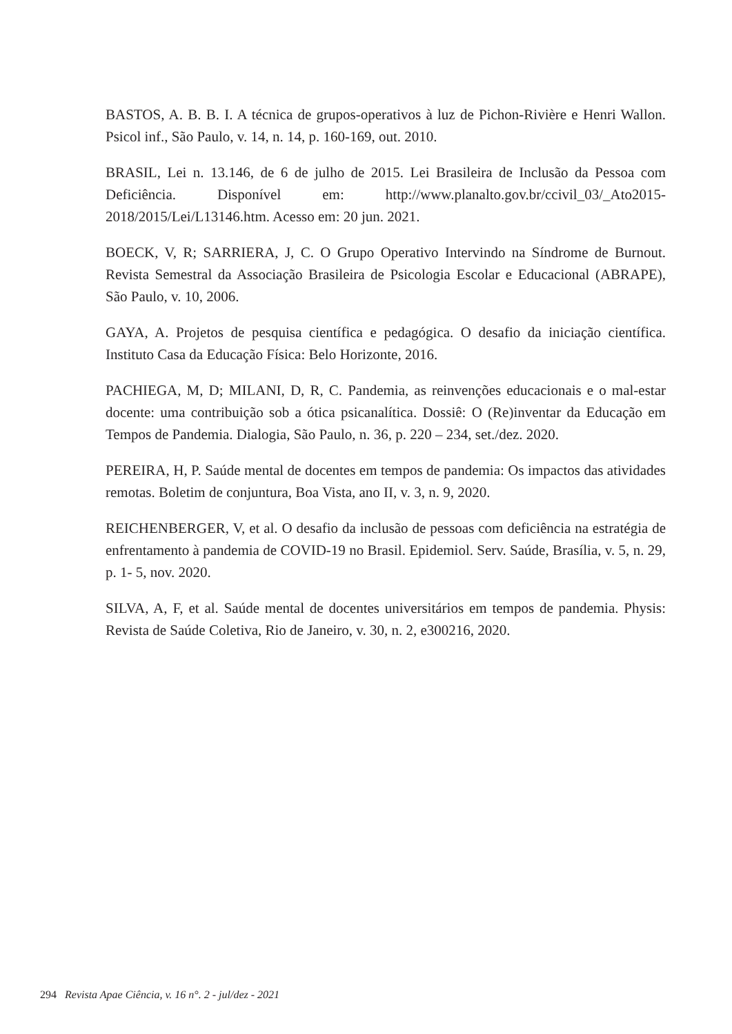BASTOS, A. B. B. I. A técnica de grupos-operativos à luz de Pichon-Rivière e Henri Wallon. Psicol inf., São Paulo, v. 14, n. 14, p. 160-169, out. 2010.
BRASIL, Lei n. 13.146, de 6 de julho de 2015. Lei Brasileira de Inclusão da Pessoa com Deficiência. Disponível em: http://www.planalto.gov.br/ccivil_03/_Ato2015-2018/2015/Lei/L13146.htm. Acesso em: 20 jun. 2021.
BOECK, V, R; SARRIERA, J, C. O Grupo Operativo Intervindo na Síndrome de Burnout. Revista Semestral da Associação Brasileira de Psicologia Escolar e Educacional (ABRAPE), São Paulo, v. 10, 2006.
GAYA, A. Projetos de pesquisa científica e pedagógica. O desafio da iniciação científica. Instituto Casa da Educação Física: Belo Horizonte, 2016.
PACHIEGA, M, D; MILANI, D, R, C. Pandemia, as reinvenções educacionais e o mal-estar docente: uma contribuição sob a ótica psicanalítica. Dossiê: O (Re)inventar da Educação em Tempos de Pandemia. Dialogia, São Paulo, n. 36, p. 220 – 234, set./dez. 2020.
PEREIRA, H, P. Saúde mental de docentes em tempos de pandemia: Os impactos das atividades remotas. Boletim de conjuntura, Boa Vista, ano II, v. 3, n. 9, 2020.
REICHENBERGER, V, et al. O desafio da inclusão de pessoas com deficiência na estratégia de enfrentamento à pandemia de COVID-19 no Brasil. Epidemiol. Serv. Saúde, Brasília, v. 5, n. 29, p. 1- 5, nov. 2020.
SILVA, A, F, et al. Saúde mental de docentes universitários em tempos de pandemia. Physis: Revista de Saúde Coletiva, Rio de Janeiro, v. 30, n. 2, e300216, 2020.
294 Revista Apae Ciência, v. 16 n°. 2 - jul/dez - 2021